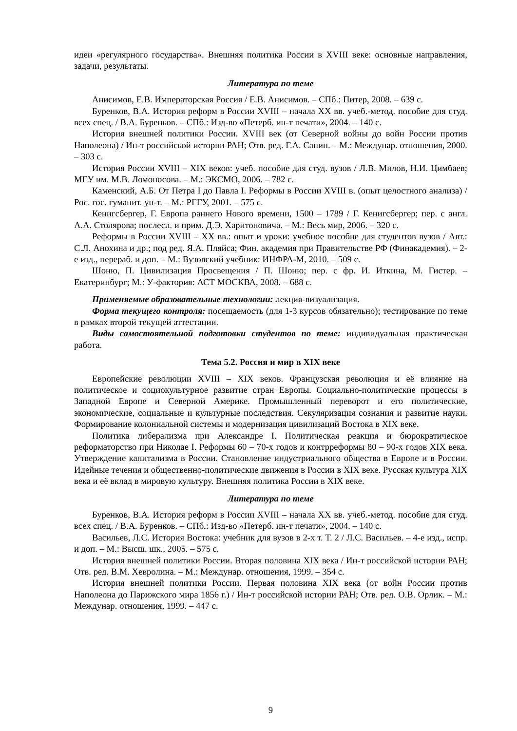идеи «регулярного государства». Внешняя политика России в XVIII веке: основные направления, задачи, результаты.
Литература по теме
Анисимов, Е.В. Императорская Россия / Е.В. Анисимов. – СПб.: Питер, 2008. – 639 с.
Буренков, В.А. История реформ в России XVIII – начала XX вв. учеб.-метод. пособие для студ. всех спец. / В.А. Буренков. – СПб.: Изд-во «Петерб. ин-т печати», 2004. – 140 с.
История внешней политики России. XVIII век (от Северной войны до войн России против Наполеона) / Ин-т российской истории РАН; Отв. ред. Г.А. Санин. – М.: Междунар. отношения, 2000. – 303 с.
История России XVIII – XIX веков: учеб. пособие для студ. вузов / Л.В. Милов, Н.И. Цимбаев; МГУ им. М.В. Ломоносова. – М.: ЭКСМО, 2006. – 782 с.
Каменский, А.Б. От Петра I до Павла I. Реформы в России XVIII в. (опыт целостного анализа) / Рос. гос. гуманит. ун-т. – М.: РГГУ, 2001. – 575 с.
Кенигсбергер, Г. Европа раннего Нового времени, 1500 – 1789 / Г. Кенигсбергер; пер. с англ. А.А. Столярова; послесл. и прим. Д.Э. Харитоновича. – М.: Весь мир, 2006. – 320 с.
Реформы в России XVIII – XX вв.: опыт и уроки: учебное пособие для студентов вузов / Авт.: С.Л. Анохина и др.; под ред. Я.А. Пляйса; Фин. академия при Правительстве РФ (Финакадемия). – 2-е изд., перераб. и доп. – М.: Вузовский учебник: ИНФРА-М, 2010. – 509 с.
Шоню, П. Цивилизация Просвещения / П. Шоню; пер. с фр. И. Иткина, М. Гистер. – Екатеринбург; М.: У-фактория: АСТ МОСКВА, 2008. – 688 с.
Применяемые образовательные технологии: лекция-визуализация.
Форма текущего контроля: посещаемость (для 1-3 курсов обязательно); тестирование по теме в рамках второй текущей аттестации.
Виды самостоятельной подготовки студентов по теме: индивидуальная практическая работа.
Тема 5.2. Россия и мир в XIX веке
Европейские революции XVIII – XIX веков. Французская революция и её влияние на политическое и социокультурное развитие стран Европы. Социально-политические процессы в Западной Европе и Северной Америке. Промышленный переворот и его политические, экономические, социальные и культурные последствия. Секуляризация сознания и развитие науки. Формирование колониальной системы и модернизация цивилизаций Востока в XIX веке.
Политика либерализма при Александре I. Политическая реакция и бюрократическое реформаторство при Николае I. Реформы 60 – 70-х годов и контрреформы 80 – 90-х годов XIX века. Утверждение капитализма в России. Становление индустриального общества в Европе и в России. Идейные течения и общественно-политические движения в России в XIX веке. Русская культура XIX века и её вклад в мировую культуру. Внешняя политика России в XIX веке.
Литература по теме
Буренков, В.А. История реформ в России XVIII – начала XX вв. учеб.-метод. пособие для студ. всех спец. / В.А. Буренков. – СПб.: Изд-во «Петерб. ин-т печати», 2004. – 140 с.
Васильев, Л.С. История Востока: учебник для вузов в 2-х т. Т. 2 / Л.С. Васильев. – 4-е изд., испр. и доп. – М.: Высш. шк., 2005. – 575 с.
История внешней политики России. Вторая половина XIX века / Ин-т российской истории РАН; Отв. ред. В.М. Хевролина. – М.: Междунар. отношения, 1999. – 354 с.
История внешней политики России. Первая половина XIX века (от войн России против Наполеона до Парижского мира 1856 г.) / Ин-т российской истории РАН; Отв. ред. О.В. Орлик. – М.: Междунар. отношения, 1999. – 447 с.
9